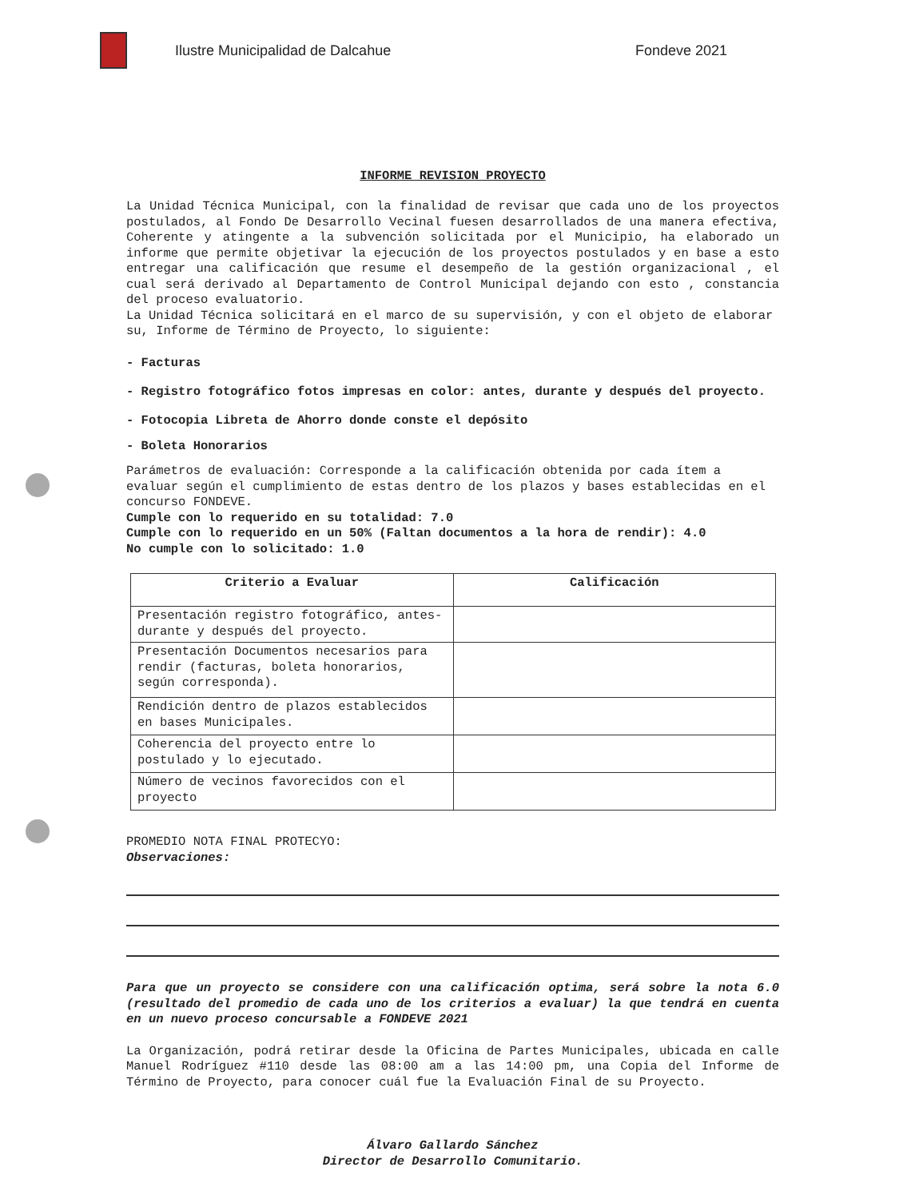Ilustre Municipalidad de Dalcahue Fondeve 2021
INFORME REVISION PROYECTO
La Unidad Técnica Municipal, con la finalidad de revisar que cada uno de los proyectos postulados, al Fondo De Desarrollo Vecinal fuesen desarrollados de una manera efectiva, Coherente y atingente a la subvención solicitada por el Municipio, ha elaborado un informe que permite objetivar la ejecución de los proyectos postulados y en base a esto entregar una calificación que resume el desempeño de la gestión organizacional , el cual será derivado al Departamento de Control Municipal dejando con esto , constancia del proceso evaluatorio.
La Unidad Técnica solicitará en el marco de su supervisión, y con el objeto de elaborar su, Informe de Término de Proyecto, lo siguiente:
- Facturas
- Registro fotográfico fotos impresas en color: antes, durante y después del proyecto.
- Fotocopia Libreta de Ahorro donde conste el depósito
- Boleta Honorarios
Parámetros de evaluación: Corresponde a la calificación obtenida por cada ítem a evaluar según el cumplimiento de estas dentro de los plazos y bases establecidas en el concurso FONDEVE.
Cumple con lo requerido en su totalidad: 7.0
Cumple con lo requerido en un 50% (Faltan documentos a la hora de rendir): 4.0
No cumple con lo solicitado: 1.0
| Criterio a Evaluar | Calificación |
| --- | --- |
| Presentación registro fotográfico, antes-durante y después del proyecto. | |
| Presentación Documentos necesarios para rendir (facturas, boleta honorarios, según corresponda). | |
| Rendición dentro de plazos establecidos en bases Municipales. | |
| Coherencia del proyecto entre lo postulado y lo ejecutado. | |
| Número de vecinos favorecidos con el proyecto | |
PROMEDIO NOTA FINAL PROTECYO:
Observaciones:
Para que un proyecto se considere con una calificación optima, será sobre la nota 6.0 (resultado del promedio de cada uno de los criterios a evaluar) la que tendrá en cuenta en un nuevo proceso concursable a FONDEVE 2021
La Organización, podrá retirar desde la Oficina de Partes Municipales, ubicada en calle Manuel Rodríguez #110 desde las 08:00 am a las 14:00 pm, una Copia del Informe de Término de Proyecto, para conocer cuál fue la Evaluación Final de su Proyecto.
Álvaro Gallardo Sánchez
Director de Desarrollo Comunitario.